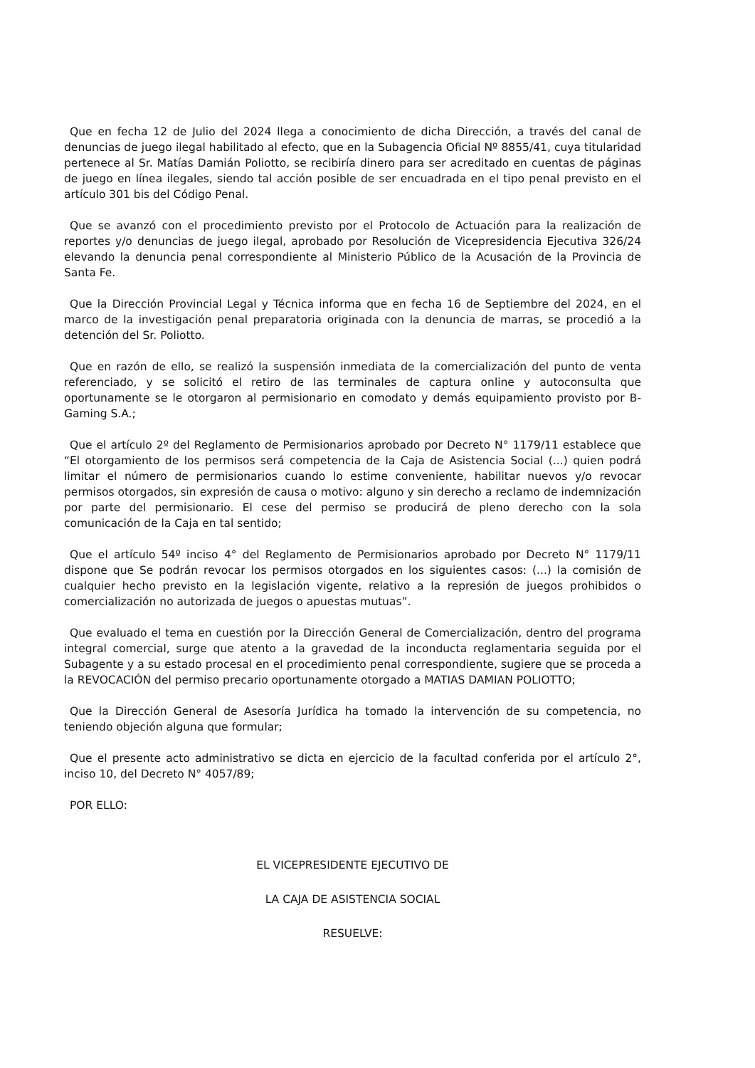Que en fecha 12 de Julio del 2024 llega a conocimiento de dicha Dirección, a través del canal de denuncias de juego ilegal habilitado al efecto, que en la Subagencia Oficial Nº 8855/41, cuya titularidad pertenece al Sr. Matías Damián Poliotto, se recibiría dinero para ser acreditado en cuentas de páginas de juego en línea ilegales, siendo tal acción posible de ser encuadrada en el tipo penal previsto en el artículo 301 bis del Código Penal.
Que se avanzó con el procedimiento previsto por el Protocolo de Actuación para la realización de reportes y/o denuncias de juego ilegal, aprobado por Resolución de Vicepresidencia Ejecutiva 326/24 elevando la denuncia penal correspondiente al Ministerio Público de la Acusación de la Provincia de Santa Fe.
Que la Dirección Provincial Legal y Técnica informa que en fecha 16 de Septiembre del 2024, en el marco de la investigación penal preparatoria originada con la denuncia de marras, se procedió a la detención del Sr. Poliotto.
Que en razón de ello, se realizó la suspensión inmediata de la comercialización del punto de venta referenciado, y se solicitó el retiro de las terminales de captura online y autoconsulta que oportunamente se le otorgaron al permisionario en comodato y demás equipamiento provisto por B-Gaming S.A.;
Que el artículo 2º del Reglamento de Permisionarios aprobado por Decreto N° 1179/11 establece que “El otorgamiento de los permisos será competencia de la Caja de Asistencia Social (...) quien podrá limitar el número de permisionarios cuando lo estime conveniente, habilitar nuevos y/o revocar permisos otorgados, sin expresión de causa o motivo: alguno y sin derecho a reclamo de indemnización por parte del permisionario. El cese del permiso se producirá de pleno derecho con la sola comunicación de la Caja en tal sentido;
Que el artículo 54º inciso 4° del Reglamento de Permisionarios aprobado por Decreto N° 1179/11 dispone que Se podrán revocar los permisos otorgados en los siguientes casos: (...) la comisión de cualquier hecho previsto en la legislación vigente, relativo a la represión de juegos prohibidos o comercialización no autorizada de juegos o apuestas mutuas”.
Que evaluado el tema en cuestión por la Dirección General de Comercialización, dentro del programa integral comercial, surge que atento a la gravedad de la inconducta reglamentaria seguida por el Subagente y a su estado procesal en el procedimiento penal correspondiente, sugiere que se proceda a la REVOCACIÓN del permiso precario oportunamente otorgado a MATIAS DAMIAN POLIOTTO;
Que la Dirección General de Asesoría Jurídica ha tomado la intervención de su competencia, no teniendo objeción alguna que formular;
Que el presente acto administrativo se dicta en ejercicio de la facultad conferida por el artículo 2°, inciso 10, del Decreto N° 4057/89;
POR ELLO:
EL VICEPRESIDENTE EJECUTIVO DE
LA CAJA DE ASISTENCIA SOCIAL
RESUELVE: